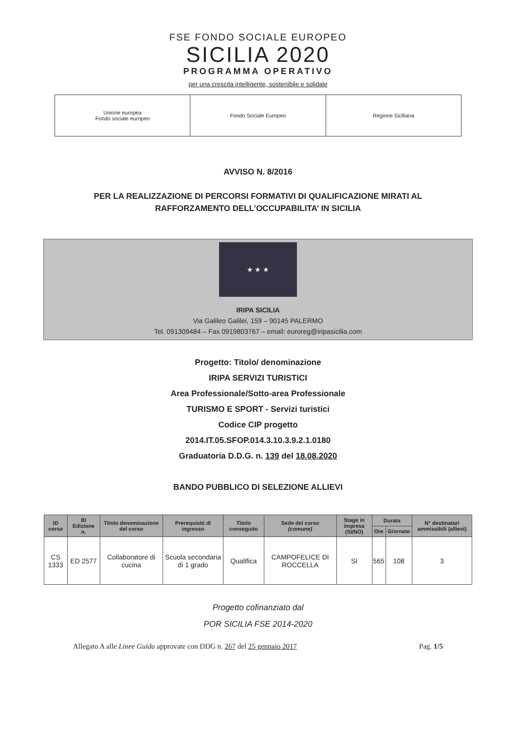FSE FONDO SOCIALE EUROPEO
SICILIA 2020
PROGRAMMA OPERATIVO
per una crescita intelligente, sostenibile e solidale
Unione europea
Fondo sociale europeo
Fondo Sociale Europeo Regione Siciliana
AVVISO N. 8/2016
PER LA REALIZZAZIONE DI PERCORSI FORMATIVI DI QUALIFICAZIONE MIRATI AL
RAFFORZAMENTO DELL’OCCUPABILITA’ IN SICILIA
★ ★ ★
IRIPA SICILIA
Via Galileo Galilei, 159 – 90145 PALERMO
Tel. 091309484 – Fax 0919803767 – email: euroreg@iripasicilia.com
Progetto: Titolo/ denominazione
IRIPA SERVIZI TURISTICI
Area Professionale/Sotto-area Professionale
TURISMO E SPORT - Servizi turistici
Codice CIP progetto
2014.IT.05.SFOP.014.3.10.3.9.2.1.0180
Graduatoria D.D.G. n. 139 del 18.08.2020
BANDO PUBBLICO DI SELEZIONE ALLIEVI
| ID corso | ID Edizione n. | Titolo denominazione del corso | Prerequisiti di ingresso | Titolo conseguito | Sede del corso (comune) | Stage in impresa (SI/NO) | Durata | | N° destinatari ammissibili (allievi) |
| --- | --- | --- | --- | --- | --- | --- | --- | --- | --- |
| | | | | | | | Ore | Giornate | |
| CS 1333 | ED 2577 | Collaboratore di cucina | Scuola secondaria di 1 grado | Qualifica | CAMPOFELICE DI ROCCELLA | SI | 565 | 108 | 3 |
Progetto cofinanziato dal
POR SICILIA FSE 2014-2020
Allegato A alle Linee Guida approvate con DDG n. 267 del 25 gennaio 2017 Pag. 1/5